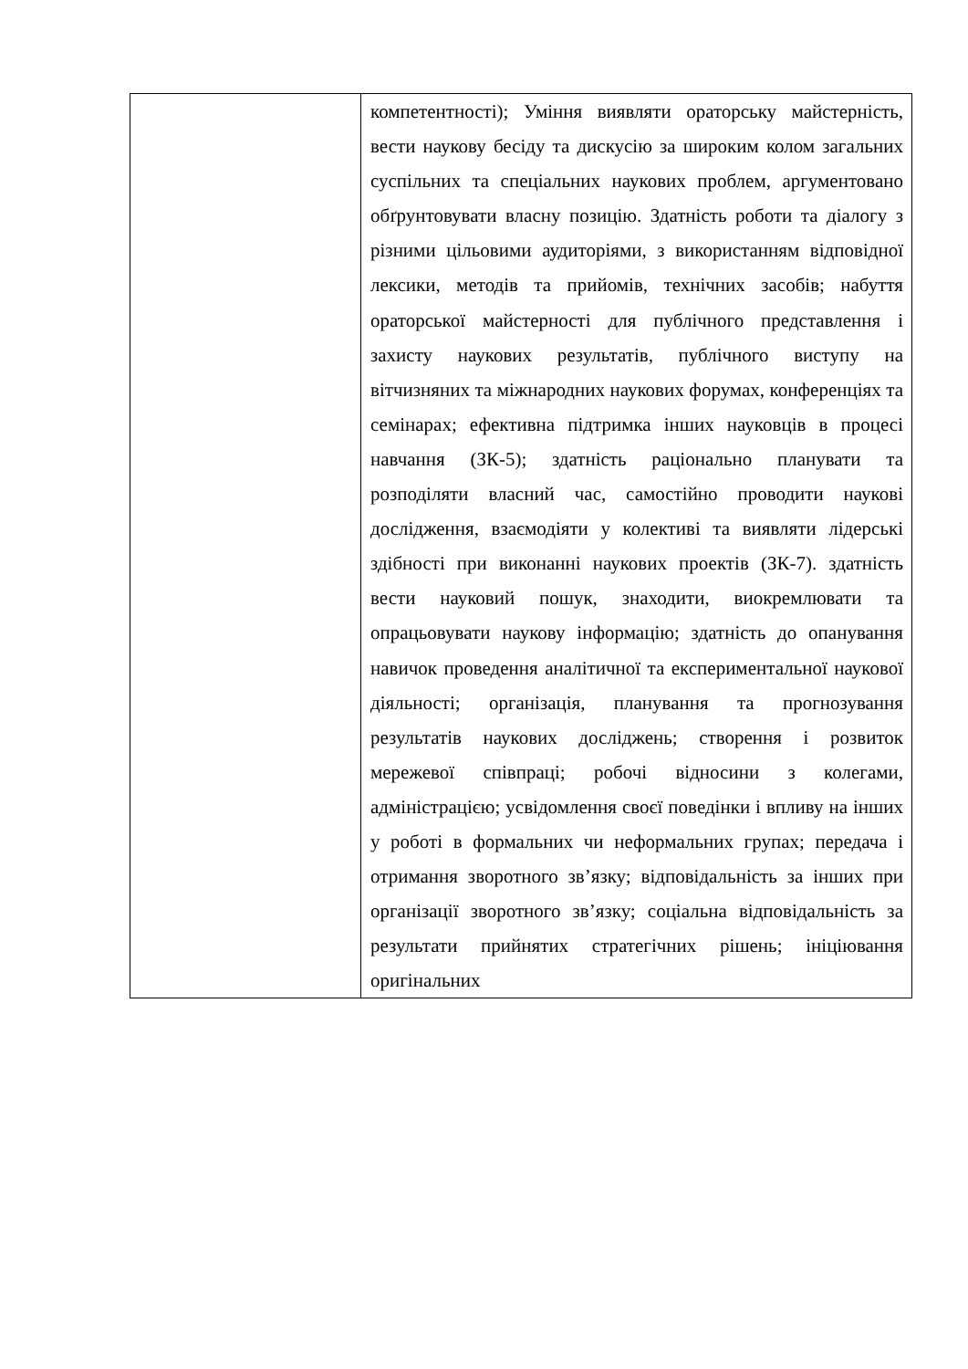| | компетентності); Уміння виявляти ораторську майстерність, вести наукову бесіду та дискусію за широким колом загальних суспільних та спеціальних наукових проблем, аргументовано обґрунтовувати власну позицію. Здатність роботи та діалогу з різними цільовими аудиторіями, з використанням відповідної лексики, методів та прийомів, технічних засобів; набуття ораторської майстерності для публічного представлення і захисту наукових результатів, публічного виступу на вітчизняних та міжнародних наукових форумах, конференціях та семінарах; ефективна підтримка інших науковців в процесі навчання (ЗК-5); здатність раціонально планувати та розподіляти власний час, самостійно проводити наукові дослідження, взаємодіяти у колективі та виявляти лідерські здібності при виконанні наукових проектів (ЗК-7). здатність вести науковий пошук, знаходити, виокремлювати та опрацьовувати наукову інформацію; здатність до опанування навичок проведення аналітичної та експериментальної наукової діяльності; організація, планування та прогнозування результатів наукових досліджень; створення і розвиток мережевої співпраці; робочі відносини з колегами, адміністрацією; усвідомлення своєї поведінки і впливу на інших у роботі в формальних чи неформальних групах; передача і отримання зворотного зв’язку; відповідальність за інших при організації зворотного зв’язку; соціальна відповідальність за результати прийнятих стратегічних рішень; ініціювання оригінальних |